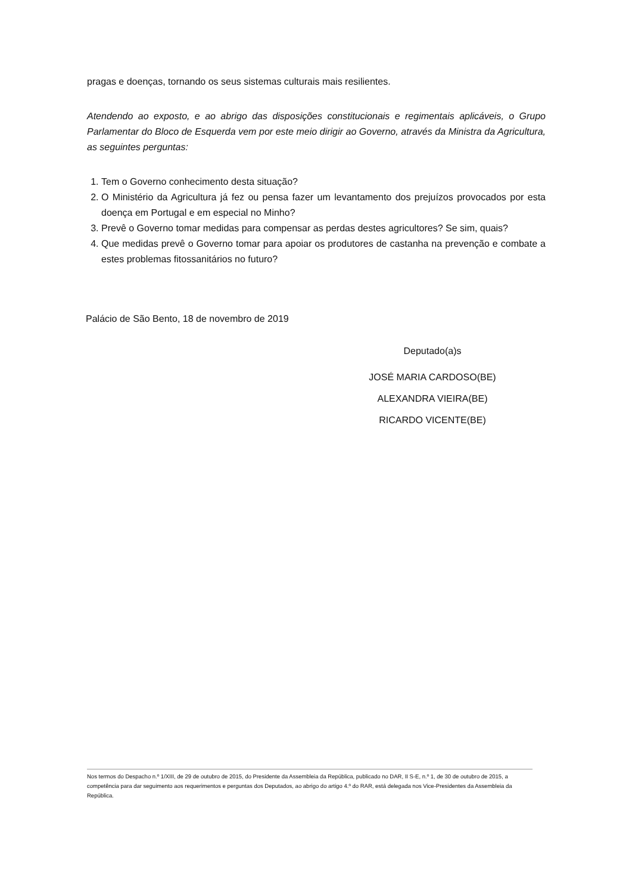pragas e doenças, tornando os seus sistemas culturais mais resilientes.
Atendendo ao exposto, e ao abrigo das disposições constitucionais e regimentais aplicáveis, o Grupo Parlamentar do Bloco de Esquerda vem por este meio dirigir ao Governo, através da Ministra da Agricultura, as seguintes perguntas:
1. Tem o Governo conhecimento desta situação?
2. O Ministério da Agricultura já fez ou pensa fazer um levantamento dos prejuízos provocados por esta doença em Portugal e em especial no Minho?
3. Prevê o Governo tomar medidas para compensar as perdas destes agricultores? Se sim, quais?
4. Que medidas prevê o Governo tomar para apoiar os produtores de castanha na prevenção e combate a estes problemas fitossanitários no futuro?
Palácio de São Bento, 18 de novembro de 2019
Deputado(a)s
JOSÉ MARIA CARDOSO(BE)
ALEXANDRA VIEIRA(BE)
RICARDO VICENTE(BE)
Nos termos do Despacho n.º 1/XIII, de 29 de outubro de 2015, do Presidente da Assembleia da República, publicado no DAR, II S-E, n.º 1, de 30 de outubro de 2015, a competência para dar seguimento aos requerimentos e perguntas dos Deputados, ao abrigo do artigo 4.º do RAR, está delegada nos Vice-Presidentes da Assembleia da República.